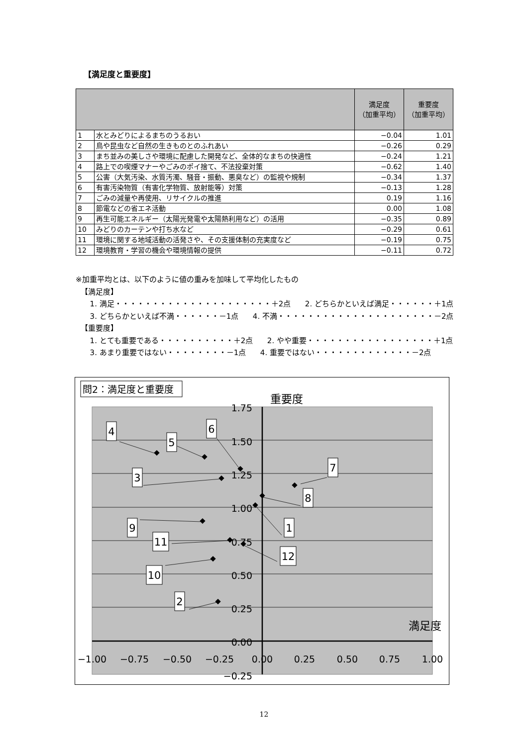【満足度と重要度】
| | | 満足度 （加重平均） | 重要度 （加重平均） |
| --- | --- | --- | --- |
| 1 | 水とみどりによるまちのうるおい | −0.04 | 1.01 |
| 2 | 鳥や昆虫など自然の生きものとのふれあい | −0.26 | 0.29 |
| 3 | まち並みの美しさや環境に配慮した開発など、全体的なまちの快適性 | −0.24 | 1.21 |
| 4 | 路上での喫煙マナーやごみのポイ捨て、不法投棄対策 | −0.62 | 1.40 |
| 5 | 公害（大気汚染、水質汚濁、騒音・振動、悪臭など）の監視や規制 | −0.34 | 1.37 |
| 6 | 有害汚染物質（有害化学物質、放射能等）対策 | −0.13 | 1.28 |
| 7 | ごみの減量や再使用、リサイクルの推進 | 0.19 | 1.16 |
| 8 | 節電などの省エネ活動 | 0.00 | 1.08 |
| 9 | 再生可能エネルギー（太陽光発電や太陽熱利用など）の活用 | −0.35 | 0.89 |
| 10 | みどりのカーテンや打ち水など | −0.29 | 0.61 |
| 11 | 環境に関する地域活動の活発さや、その支援体制の充実度など | −0.19 | 0.75 |
| 12 | 環境教育・学習の機会や環境情報の提供 | −0.11 | 0.72 |
※加重平均とは、以下のように値の重みを加味して平均化したもの
【満足度】
1. 満足・・・・・・・・・・・・・・・・・・・・・＋2点 2. どちらかといえば満足・・・・・・＋1点
3. どちらかといえば不満・・・・・・－1点 4. 不満・・・・・・・・・・・・・・・・・・・・・－2点
【重要度】
1. とても重要である・・・・・・・・・・＋2点 2. やや重要・・・・・・・・・・・・・・・・・＋1点
3. あまり重要ではない・・・・・・・・－1点 4. 重要ではない・・・・・・・・・・・・・－2点
問2：満足度と重要度
重要度
満足度
1.75
1.50
1.25
1.00
0.75
0.50
0.25
0.00
−0.25
−1.00
−0.75
−0.50
−0.25
0.00
0.25
0.50
0.75
1.00
4
5
6
3
7
8
9
1
11
12
10
2
12